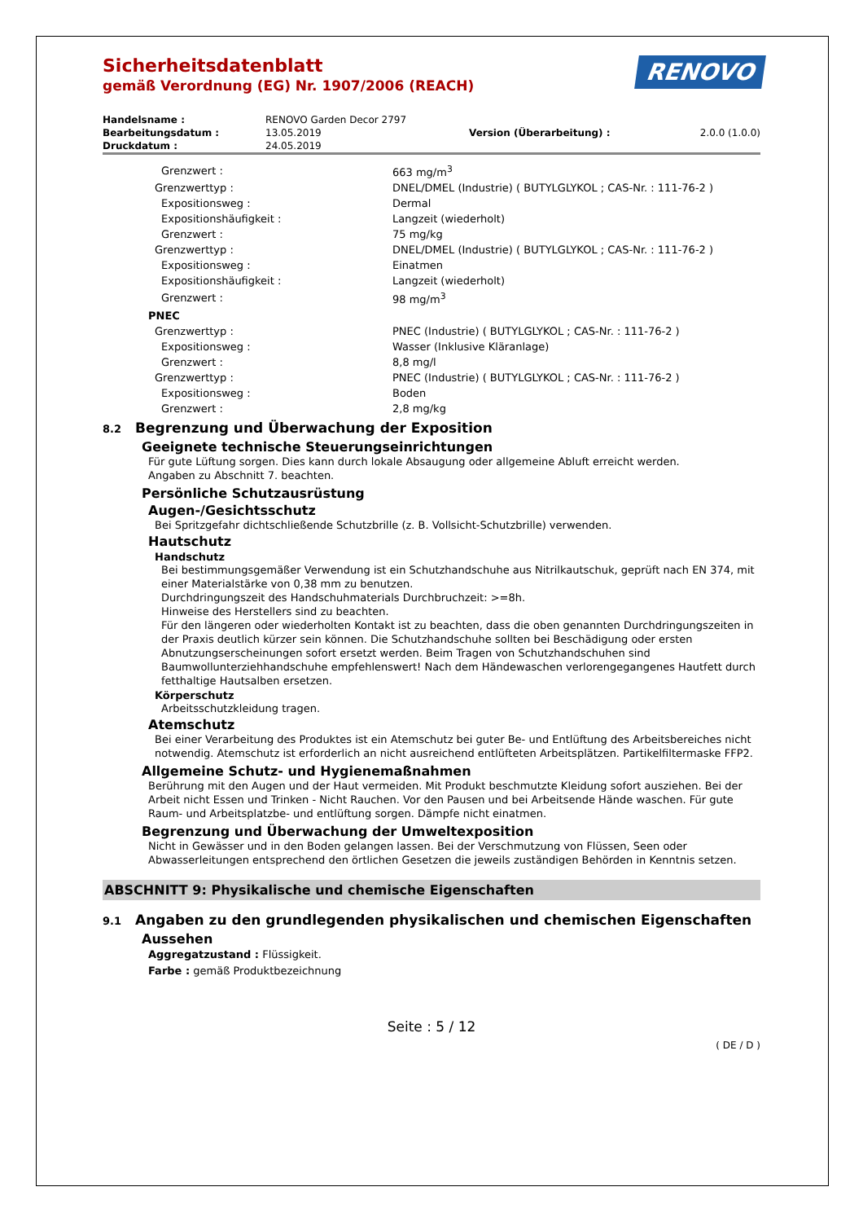RENOVO
Sicherheitsdatenblatt
gemäß Verordnung (EG) Nr. 1907/2006 (REACH)
| Handelsname : | RENOVO Garden Decor 2797 | | |
| Bearbeitungsdatum : | 13.05.2019 | Version (Überarbeitung) : | 2.0.0 (1.0.0) |
| Druckdatum : | 24.05.2019 | | |
| Grenzwert : | 663 mg/m<sup>3</sup> |
| Grenzwerttyp : | DNEL/DMEL (Industrie) ( BUTYLGLYKOL ; CAS-Nr. : 111-76-2 ) |
| Expositionsweg : | Dermal |
| Expositionshäufigkeit : | Langzeit (wiederholt) |
| Grenzwert : | 75 mg/kg |
| Grenzwerttyp : | DNEL/DMEL (Industrie) ( BUTYLGLYKOL ; CAS-Nr. : 111-76-2 ) |
| Expositionsweg : | Einatmen |
| Expositionshäufigkeit : | Langzeit (wiederholt) |
| Grenzwert : | 98 mg/m<sup>3</sup> |
| PNEC | |
| Grenzwerttyp : | PNEC (Industrie) ( BUTYLGLYKOL ; CAS-Nr. : 111-76-2 ) |
| Expositionsweg : | Wasser (Inklusive Kläranlage) |
| Grenzwert : | 8,8 mg/l |
| Grenzwerttyp : | PNEC (Industrie) ( BUTYLGLYKOL ; CAS-Nr. : 111-76-2 ) |
| Expositionsweg : | Boden |
| Grenzwert : | 2,8 mg/kg |
8.2 Begrenzung und Überwachung der Exposition
Geeignete technische Steuerungseinrichtungen
Für gute Lüftung sorgen. Dies kann durch lokale Absaugung oder allgemeine Abluft erreicht werden.
Angaben zu Abschnitt 7. beachten.
Persönliche Schutzausrüstung
Augen-/Gesichtsschutz
Bei Spritzgefahr dichtschließende Schutzbrille (z. B. Vollsicht-Schutzbrille) verwenden.
Hautschutz
Handschutz
Bei bestimmungsgemäßer Verwendung ist ein Schutzhandschuhe aus Nitrilkautschuk, geprüft nach EN 374, mit einer Materialstärke von 0,38 mm zu benutzen.
Durchdringungszeit des Handschuhmaterials Durchbruchzeit: >=8h.
Hinweise des Herstellers sind zu beachten.
Für den längeren oder wiederholten Kontakt ist zu beachten, dass die oben genannten Durchdringungszeiten in der Praxis deutlich kürzer sein können. Die Schutzhandschuhe sollten bei Beschädigung oder ersten Abnutzungserscheinungen sofort ersetzt werden. Beim Tragen von Schutzhandschuhen sind Baumwollunterziehhandschuhe empfehlenswert! Nach dem Händewaschen verlorengegangenes Hautfett durch fetthaltige Hautsalben ersetzen.
Körperschutz
Arbeitsschutzkleidung tragen.
Atemschutz
Bei einer Verarbeitung des Produktes ist ein Atemschutz bei guter Be- und Entlüftung des Arbeitsbereiches nicht notwendig. Atemschutz ist erforderlich an nicht ausreichend entlüfteten Arbeitsplätzen. Partikelfiltermaske FFP2.
Allgemeine Schutz- und Hygienemaßnahmen
Berührung mit den Augen und der Haut vermeiden. Mit Produkt beschmutzte Kleidung sofort ausziehen. Bei der Arbeit nicht Essen und Trinken - Nicht Rauchen. Vor den Pausen und bei Arbeitsende Hände waschen. Für gute Raum- und Arbeitsplatzbe- und entlüftung sorgen. Dämpfe nicht einatmen.
Begrenzung und Überwachung der Umweltexposition
Nicht in Gewässer und in den Boden gelangen lassen. Bei der Verschmutzung von Flüssen, Seen oder Abwasserleitungen entsprechend den örtlichen Gesetzen die jeweils zuständigen Behörden in Kenntnis setzen.
ABSCHNITT 9: Physikalische und chemische Eigenschaften
9.1 Angaben zu den grundlegenden physikalischen und chemischen Eigenschaften
Aussehen
Aggregatzustand : Flüssigkeit.
Farbe : gemäß Produktbezeichnung
Seite : 5 / 12
( DE / D )